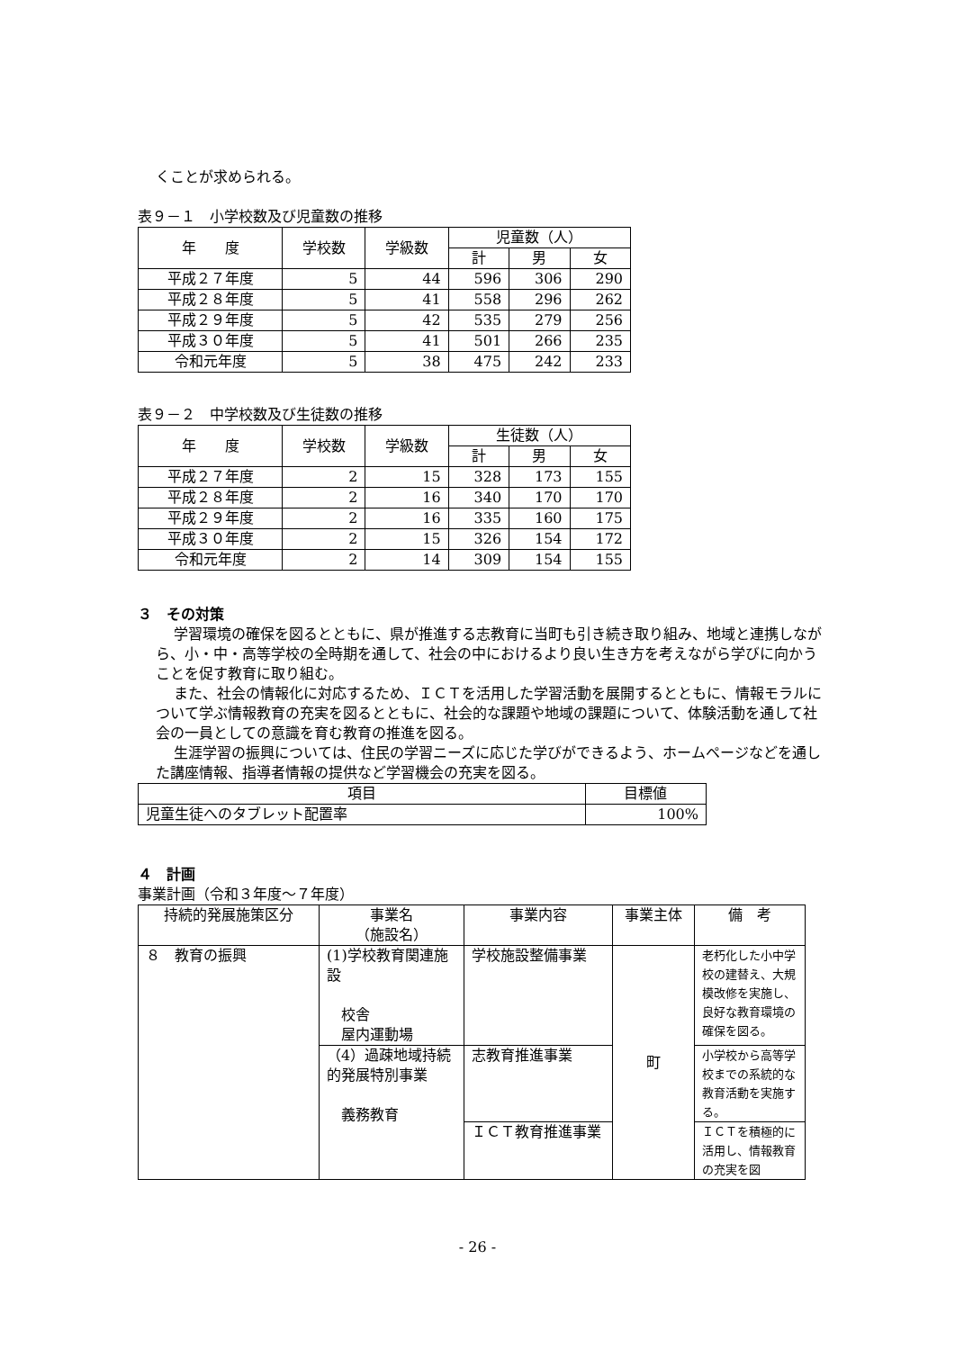くことが求められる。
表９－１　小学校数及び児童数の推移
| 年 度 | 学校数 | 学級数 | 児童数（人） | | |
| --- | --- | --- | --- | --- | --- |
| | | | 計 | 男 | 女 |
| 平成２７年度 | 5 | 44 | 596 | 306 | 290 |
| 平成２８年度 | 5 | 41 | 558 | 296 | 262 |
| 平成２９年度 | 5 | 42 | 535 | 279 | 256 |
| 平成３０年度 | 5 | 41 | 501 | 266 | 235 |
| 令和元年度 | 5 | 38 | 475 | 242 | 233 |
表９－２　中学校数及び生徒数の推移
| 年 度 | 学校数 | 学級数 | 生徒数（人） | | |
| --- | --- | --- | --- | --- | --- |
| | | | 計 | 男 | 女 |
| 平成２７年度 | 2 | 15 | 328 | 173 | 155 |
| 平成２８年度 | 2 | 16 | 340 | 170 | 170 |
| 平成２９年度 | 2 | 16 | 335 | 160 | 175 |
| 平成３０年度 | 2 | 15 | 326 | 154 | 172 |
| 令和元年度 | 2 | 14 | 309 | 154 | 155 |
３　その対策
学習環境の確保を図るとともに、県が推進する志教育に当町も引き続き取り組み、地域と連携しながら、小・中・高等学校の全時期を通して、社会の中におけるより良い生き方を考えながら学びに向かうことを促す教育に取り組む。
また、社会の情報化に対応するため、ＩＣＴを活用した学習活動を展開するとともに、情報モラルについて学ぶ情報教育の充実を図るとともに、社会的な課題や地域の課題について、体験活動を通して社会の一員としての意識を育む教育の推進を図る。
生涯学習の振興については、住民の学習ニーズに応じた学びができるよう、ホームページなどを通した講座情報、指導者情報の提供など学習機会の充実を図る。
| 項目 | 目標値 |
| --- | --- |
| 児童生徒へのタブレット配置率 | 100% |
４　計画
事業計画（令和３年度～７年度）
| 持続的発展施策区分 | 事業名 （施設名） | 事業内容 | 事業主体 | 備 考 |
| --- | --- | --- | --- | --- |
| ８ 教育の振興 | (1)学校教育関連施設 校舎 屋内運動場 | 学校施設整備事業 | 町 | 老朽化した小中学校の建替え、大規模改修を実施し、良好な教育環境の確保を図る。 |
| | （4）過疎地域持続的発展特別事業 義務教育 | 志教育推進事業 | | 小学校から高等学校までの系統的な教育活動を実施する。 |
| | | ＩＣＴ教育推進事業 | | ＩＣＴを積極的に活用し、情報教育の充実を図 |
- 26 -